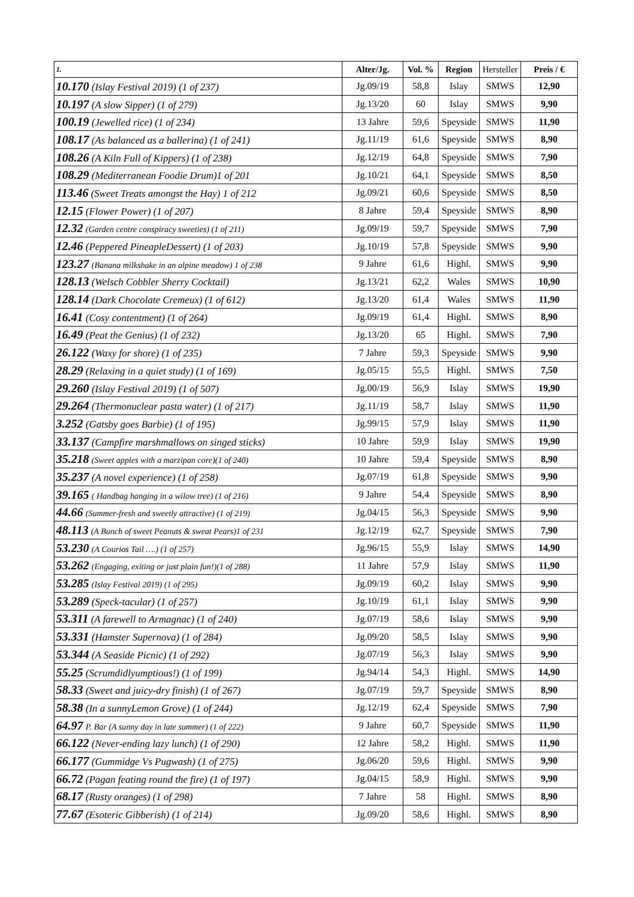| 1. | Alter/Jg. | Vol. % | Region | Hersteller | Preis / € |
| --- | --- | --- | --- | --- | --- |
| 10.170 (Islay Festival 2019) (1 of 237) | Jg.09/19 | 58,8 | Islay | SMWS | 12,90 |
| 10.197 (A slow Sipper) (1 of 279) | Jg.13/20 | 60 | Islay | SMWS | 9,90 |
| 100.19 (Jewelled rice) (1 of 234) | 13 Jahre | 59,6 | Speyside | SMWS | 11,90 |
| 108.17 (As balanced as a ballerina) (1 of 241) | Jg.11/19 | 61,6 | Speyside | SMWS | 8,90 |
| 108.26 (A Kiln Full of Kippers) (1 of 238) | Jg.12/19 | 64,8 | Speyside | SMWS | 7,90 |
| 108.29 (Mediterranean Foodie Drum)1 of 201 | Jg.10/21 | 64,1 | Speyside | SMWS | 8,50 |
| 113.46 (Sweet Treats amongst the Hay) 1 of 212 | Jg.09/21 | 60,6 | Speyside | SMWS | 8,50 |
| 12.15 (Flower Power) (1 of 207) | 8 Jahre | 59,4 | Speyside | SMWS | 8,90 |
| 12.32 (Garden centre conspiracy sweeties) (1 of 211) | Jg.09/19 | 59,7 | Speyside | SMWS | 7,90 |
| 12.46 (Peppered PineapleDessert) (1 of 203) | Jg.10/19 | 57,8 | Speyside | SMWS | 9,90 |
| 123.27 (Banana milkshake in an alpine meadow) 1 of 238 | 9 Jahre | 61,6 | Highl. | SMWS | 9,90 |
| 128.13 (Welsch Cobbler Sherry Cocktail) | Jg.13/21 | 62,2 | Wales | SMWS | 10,90 |
| 128.14 (Dark Chocolate Cremeux) (1 of 612) | Jg.13/20 | 61,4 | Wales | SMWS | 11,90 |
| 16.41 (Cosy contentment) (1 of 264) | Jg.09/19 | 61,4 | Highl. | SMWS | 8,90 |
| 16.49 (Peat the Genius) (1 of 232) | Jg.13/20 | 65 | Highl. | SMWS | 7,90 |
| 26.122 (Waxy for shore) (1 of 235) | 7 Jahre | 59,3 | Speyside | SMWS | 9,90 |
| 28.29 (Relaxing in a quiet study) (1 of 169) | Jg.05/15 | 55,5 | Highl. | SMWS | 7,50 |
| 29.260 (Islay Festival 2019) (1 of 507) | Jg.00/19 | 56,9 | Islay | SMWS | 19,90 |
| 29.264 (Thermonuclear pasta water) (1 of 217) | Jg.11/19 | 58,7 | Islay | SMWS | 11,90 |
| 3.252 (Gatsby goes Barbie) (1 of 195) | Jg.99/15 | 57,9 | Islay | SMWS | 11,90 |
| 33.137 (Campfire marshmallows on singed sticks) | 10 Jahre | 59,9 | Islay | SMWS | 19,90 |
| 35.218 (Sweet apples with a marzipan core)(1 of 240) | 10 Jahre | 59,4 | Speyside | SMWS | 8,90 |
| 35.237 (A novel experience) (1 of 258) | Jg.07/19 | 61,8 | Speyside | SMWS | 9,90 |
| 39.165 ( Handbag hanging in a wilow tree) (1 of 216) | 9 Jahre | 54,4 | Speyside | SMWS | 8,90 |
| 44.66 (Summer-fresh and sweetly attractive) (1 of 219) | Jg.04/15 | 56,3 | Speyside | SMWS | 9,90 |
| 48.113 (A Bunch of sweet Peanuts & sweat Pears)1 of 231 | Jg.12/19 | 62,7 | Speyside | SMWS | 7,90 |
| 53.230 (A Courios Tail ….) (1 of 257) | Jg.96/15 | 55,9 | Islay | SMWS | 14,90 |
| 53.262 (Engaging, exiting or just plain fun!)(1 of 288) | 11 Jahre | 57,9 | Islay | SMWS | 11,90 |
| 53.285 (Islay Festival 2019) (1 of 295) | Jg.09/19 | 60,2 | Islay | SMWS | 9,90 |
| 53.289 (Speck-tacular) (1 of 257) | Jg.10/19 | 61,1 | Islay | SMWS | 9,90 |
| 53.311 (A farewell to Armagnac) (1 of 240) | Jg.07/19 | 58,6 | Islay | SMWS | 9,90 |
| 53.331 (Hamster Supernova) (1 of 284) | Jg.09/20 | 58,5 | Islay | SMWS | 9,90 |
| 53.344 (A Seaside Picnic) (1 of 292) | Jg.07/19 | 56,3 | Islay | SMWS | 9,90 |
| 55.25 (Scrumdidlyumptious!) (1 of 199) | Jg.94/14 | 54,3 | Highl. | SMWS | 14,90 |
| 58.33 (Sweet and juicy-dry finish) (1 of 267) | Jg.07/19 | 59,7 | Speyside | SMWS | 8,90 |
| 58.38 (In a sunnyLemon Grove) (1 of 244) | Jg.12/19 | 62,4 | Speyside | SMWS | 7,90 |
| 64.97 P. Bar (A sunny day in late summer) (1 of 222) | 9 Jahre | 60,7 | Speyside | SMWS | 11,90 |
| 66.122 (Never-ending lazy lunch) (1 of 290) | 12 Jahre | 58,2 | Highl. | SMWS | 11,90 |
| 66.177 (Gummidge Vs Pugwash) (1 of 275) | Jg.06/20 | 59,6 | Highl. | SMWS | 9,90 |
| 66.72 (Pagan feating round the fire) (1 of 197) | Jg.04/15 | 58,9 | Highl. | SMWS | 9,90 |
| 68.17 (Rusty oranges) (1 of 298) | 7 Jahre | 58 | Highl. | SMWS | 8,90 |
| 77.67 (Esoteric Gibberish) (1 of 214) | Jg.09/20 | 58,6 | Highl. | SMWS | 8,90 |